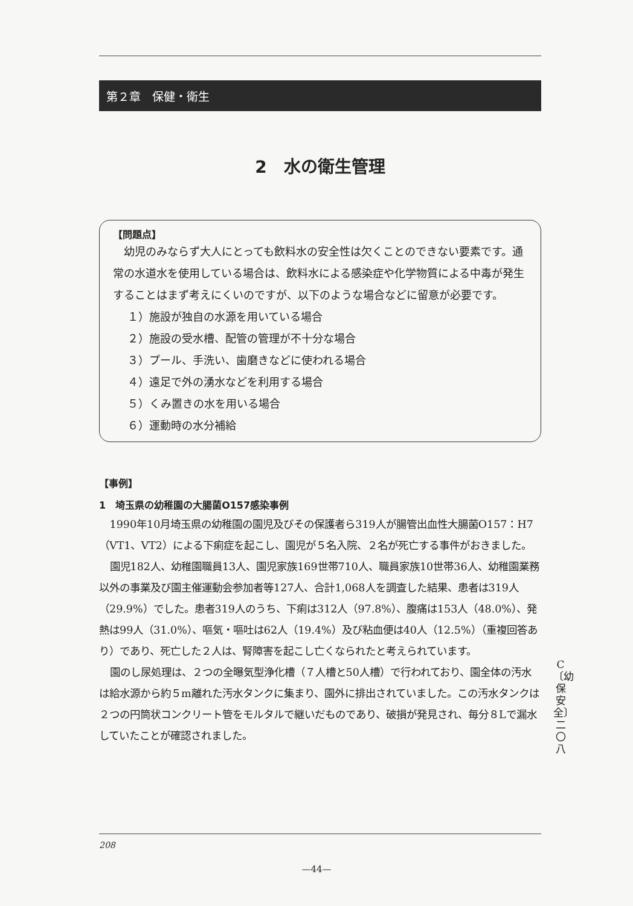第２章　保健・衛生
2　水の衛生管理
【問題点】
　幼児のみならず大人にとっても飲料水の安全性は欠くことのできない要素です。通常の水道水を使用している場合は、飲料水による感染症や化学物質による中毒が発生することはまず考えにくいのですが、以下のような場合などに留意が必要です。
１）施設が独自の水源を用いている場合
２）施設の受水槽、配管の管理が不十分な場合
３）プール、手洗い、歯磨きなどに使われる場合
４）遠足で外の湧水などを利用する場合
５）くみ置きの水を用いる場合
６）運動時の水分補給
【事例】
1　埼玉県の幼稚園の大腸菌O157感染事例
1990年10月埼玉県の幼稚園の園児及びその保護者ら319人が腸管出血性大腸菌O157：H7（VT1、VT2）による下痢症を起こし、園児が５名入院、２名が死亡する事件がおきました。
園児182人、幼稚園職員13人、園児家族169世帯710人、職員家族10世帯36人、幼稚園業務以外の事業及び園主催運動会参加者等127人、合計1,068人を調査した結果、患者は319人（29.9%）でした。患者319人のうち、下痢は312人（97.8%）、腹痛は153人（48.0%）、発熱は99人（31.0%）、嘔気・嘔吐は62人（19.4%）及び粘血便は40人（12.5%）（重複回答あり）であり、死亡した２人は、腎障害を起こし亡くなられたと考えられています。
園のし尿処理は、２つの全曝気型浄化槽（７人槽と50人槽）で行われており、園全体の汚水は給水源から約５m離れた汚水タンクに集まり、園外に排出されていました。この汚水タンクは２つの円筒状コンクリート管をモルタルで継いだものであり、破損が発見され、毎分８Lで漏水していたことが確認されました。
C〔幼保安全〕 二〇八
208
—44—